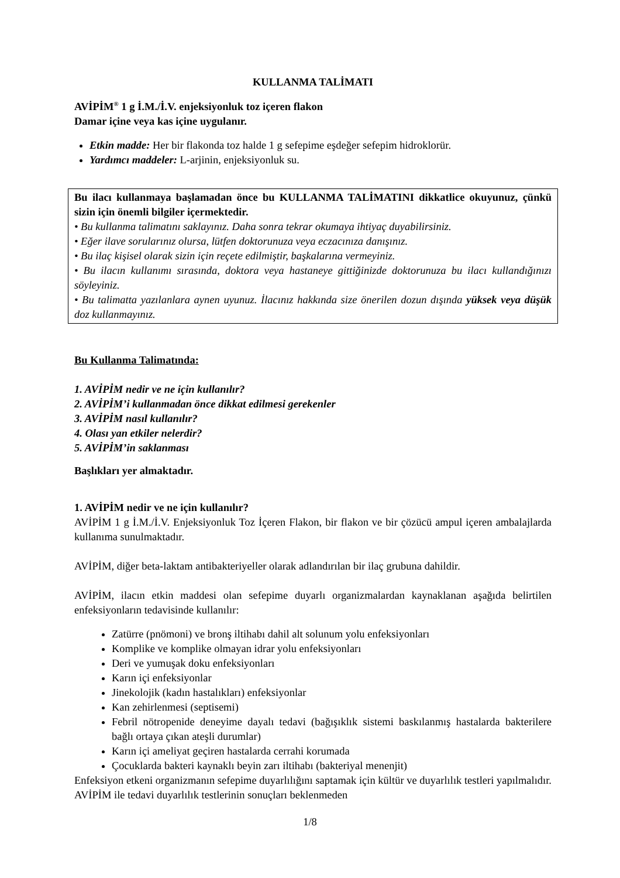KULLANMA TALİMATI
AVİPİM<sup>®</sup> 1 g İ.M./İ.V. enjeksiyonluk toz içeren flakon
Damar içine veya kas içine uygulanır.
Etkin madde: Her bir flakonda toz halde 1 g sefepime eşdeğer sefepim hidroklorür.
Yardımcı maddeler: L-arjinin, enjeksiyonluk su.
Bu ilacı kullanmaya başlamadan önce bu KULLANMA TALİMATINI dikkatlice okuyunuz, çünkü sizin için önemli bilgiler içermektedir.
• Bu kullanma talimatını saklayınız. Daha sonra tekrar okumaya ihtiyaç duyabilirsiniz.
• Eğer ilave sorularınız olursa, lütfen doktorunuza veya eczacınıza danışınız.
• Bu ilaç kişisel olarak sizin için reçete edilmiştir, başkalarına vermeyiniz.
• Bu ilacın kullanımı sırasında, doktora veya hastaneye gittiğinizde doktorunuza bu ilacı kullandığınızı söyleyiniz.
• Bu talimatta yazılanlara aynen uyunuz. İlacınız hakkında size önerilen dozun dışında yüksek veya düşük doz kullanmayınız.
Bu Kullanma Talimatında:
1. AVİPİM nedir ve ne için kullanılır?
2. AVİPİM’i kullanmadan önce dikkat edilmesi gerekenler
3. AVİPİM nasıl kullanılır?
4. Olası yan etkiler nelerdir?
5. AVİPİM’in saklanması
Başlıkları yer almaktadır.
1. AVİPİM nedir ve ne için kullanılır?
AVİPİM 1 g İ.M./İ.V. Enjeksiyonluk Toz İçeren Flakon, bir flakon ve bir çözücü ampul içeren ambalajlarda kullanıma sunulmaktadır.
AVİPİM, diğer beta-laktam antibakteriyeller olarak adlandırılan bir ilaç grubuna dahildir.
AVİPİM, ilacın etkin maddesi olan sefepime duyarlı organizmalardan kaynaklanan aşağıda belirtilen enfeksiyonların tedavisinde kullanılır:
Zatürre (pnömoni) ve bronş iltihabı dahil alt solunum yolu enfeksiyonları
Komplike ve komplike olmayan idrar yolu enfeksiyonları
Deri ve yumuşak doku enfeksiyonları
Karın içi enfeksiyonlar
Jinekolojik (kadın hastalıkları) enfeksiyonlar
Kan zehirlenmesi (septisemi)
Febril nötropenide deneyime dayalı tedavi (bağışıklık sistemi baskılanmış hastalarda bakterilere bağlı ortaya çıkan ateşli durumlar)
Karın içi ameliyat geçiren hastalarda cerrahi korumada
Çocuklarda bakteri kaynaklı beyin zarı iltihabı (bakteriyal menenjit)
Enfeksiyon etkeni organizmanın sefepime duyarlılığını saptamak için kültür ve duyarlılık testleri yapılmalıdır. AVİPİM ile tedavi duyarlılık testlerinin sonuçları beklenmeden
1/8